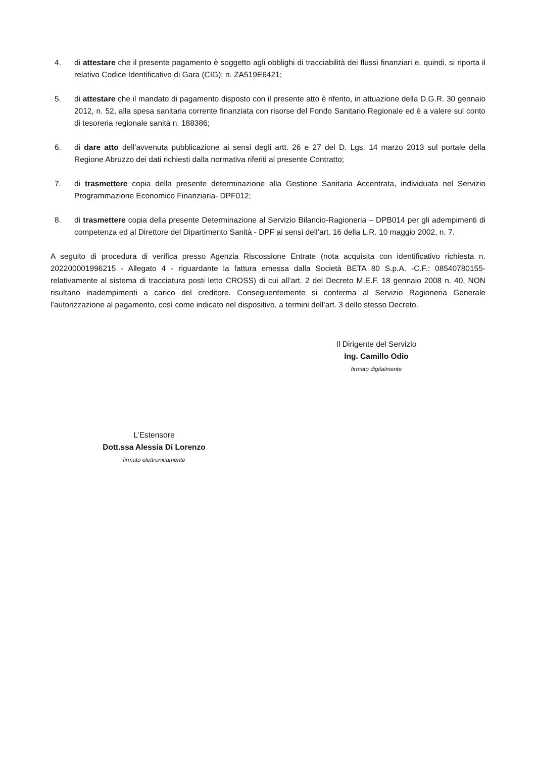4. di attestare che il presente pagamento è soggetto agli obblighi di tracciabilità dei flussi finanziari e, quindi, si riporta il relativo Codice Identificativo di Gara (CIG): n. ZA519E6421;
5. di attestare che il mandato di pagamento disposto con il presente atto è riferito, in attuazione della D.G.R. 30 gennaio 2012, n. 52, alla spesa sanitaria corrente finanziata con risorse del Fondo Sanitario Regionale ed è a valere sul conto di tesoreria regionale sanità n. 188386;
6. di dare atto dell’avvenuta pubblicazione ai sensi degli artt. 26 e 27 del D. Lgs. 14 marzo 2013 sul portale della Regione Abruzzo dei dati richiesti dalla normativa riferiti al presente Contratto;
7. di trasmettere copia della presente determinazione alla Gestione Sanitaria Accentrata, individuata nel Servizio Programmazione Economico Finanziaria- DPF012;
8. di trasmettere copia della presente Determinazione al Servizio Bilancio-Ragioneria – DPB014 per gli adempimenti di competenza ed al Direttore del Dipartimento Sanità - DPF ai sensi dell’art. 16 della L.R. 10 maggio 2002, n. 7.
A seguito di procedura di verifica presso Agenzia Riscossione Entrate (nota acquisita con identificativo richiesta n. 202200001996215 - Allegato 4 - riguardante la fattura emessa dalla Società BETA 80 S.p.A. -C.F.: 08540780155- relativamente al sistema di tracciatura posti letto CROSS) di cui all’art. 2 del Decreto M.E.F. 18 gennaio 2008 n. 40, NON risultano inadempimenti a carico del creditore. Conseguentemente si conferma al Servizio Ragioneria Generale l’autorizzazione al pagamento, così come indicato nel dispositivo, a termini dell’art. 3 dello stesso Decreto.
Il Dirigente del Servizio
Ing. Camillo Odio
firmato digitalmente
L’Estensore
Dott.ssa Alessia Di Lorenzo
firmato elettronicamente